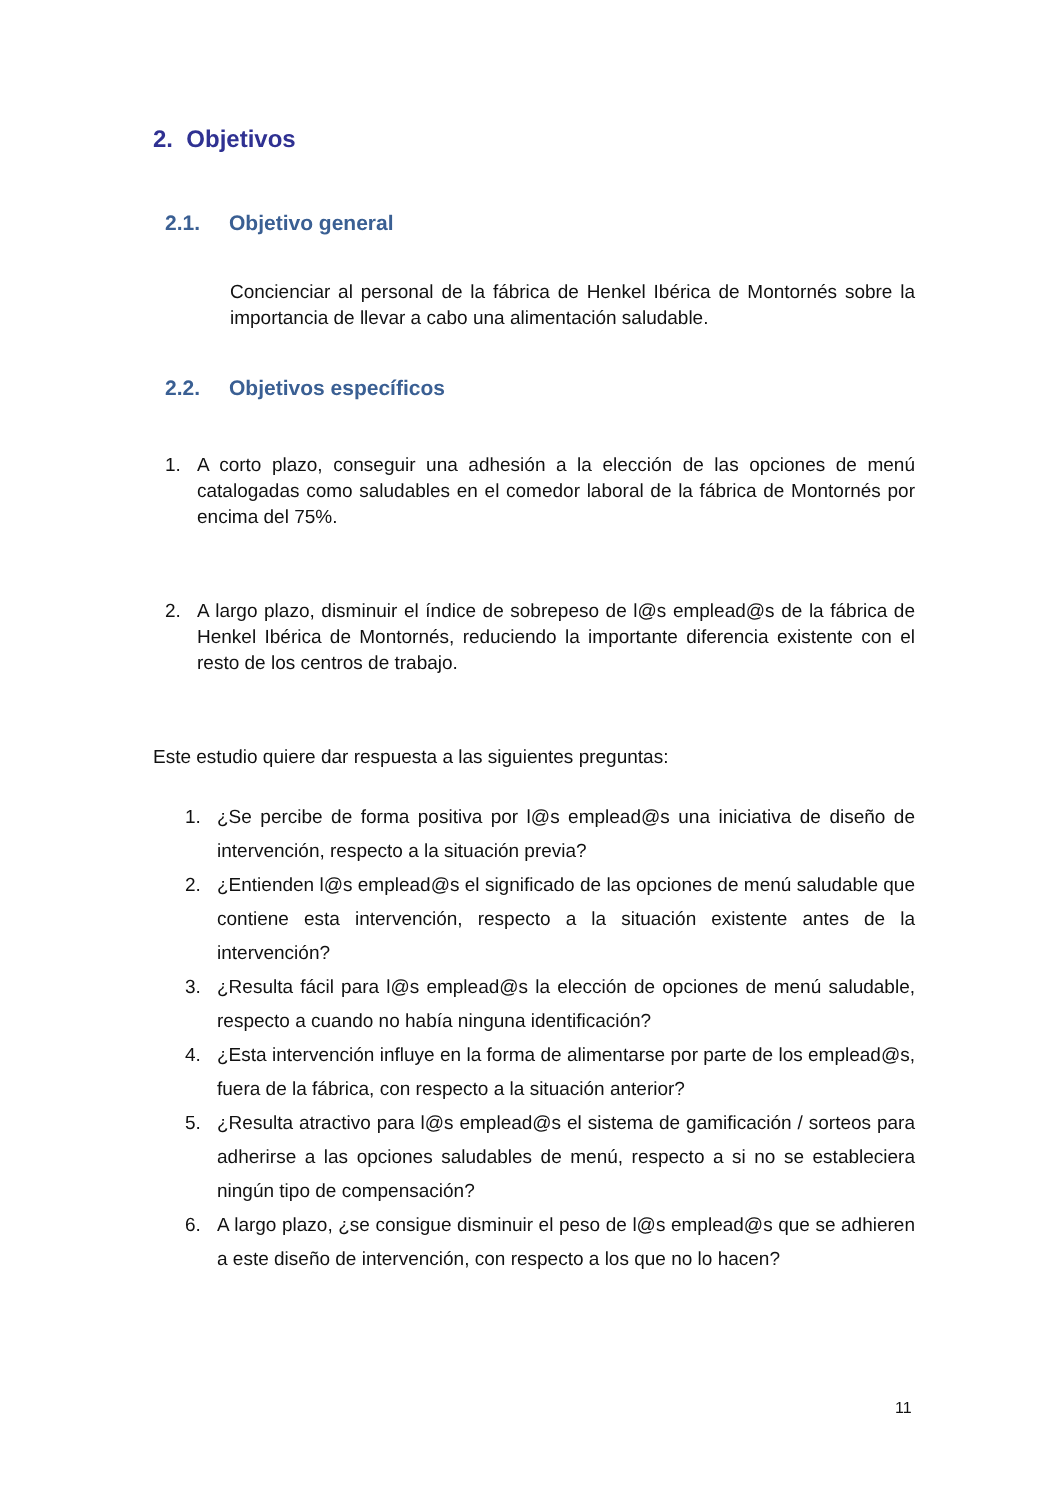2. Objetivos
2.1. Objetivo general
Concienciar al personal de la fábrica de Henkel Ibérica de Montornés sobre la importancia de llevar a cabo una alimentación saludable.
2.2. Objetivos específicos
1. A corto plazo, conseguir una adhesión a la elección de las opciones de menú catalogadas como saludables en el comedor laboral de la fábrica de Montornés por encima del 75%.
2. A largo plazo, disminuir el índice de sobrepeso de l@s emplead@s de la fábrica de Henkel Ibérica de Montornés, reduciendo la importante diferencia existente con el resto de los centros de trabajo.
Este estudio quiere dar respuesta a las siguientes preguntas:
1. ¿Se percibe de forma positiva por l@s emplead@s una iniciativa de diseño de intervención, respecto a la situación previa?
2. ¿Entienden l@s emplead@s el significado de las opciones de menú saludable que contiene esta intervención, respecto a la situación existente antes de la intervención?
3. ¿Resulta fácil para l@s emplead@s la elección de opciones de menú saludable, respecto a cuando no había ninguna identificación?
4. ¿Esta intervención influye en la forma de alimentarse por parte de los emplead@s, fuera de la fábrica, con respecto a la situación anterior?
5. ¿Resulta atractivo para l@s emplead@s el sistema de gamificación / sorteos para adherirse a las opciones saludables de menú, respecto a si no se estableciera ningún tipo de compensación?
6. A largo plazo, ¿se consigue disminuir el peso de l@s emplead@s que se adhieren a este diseño de intervención, con respecto a los que no lo hacen?
11